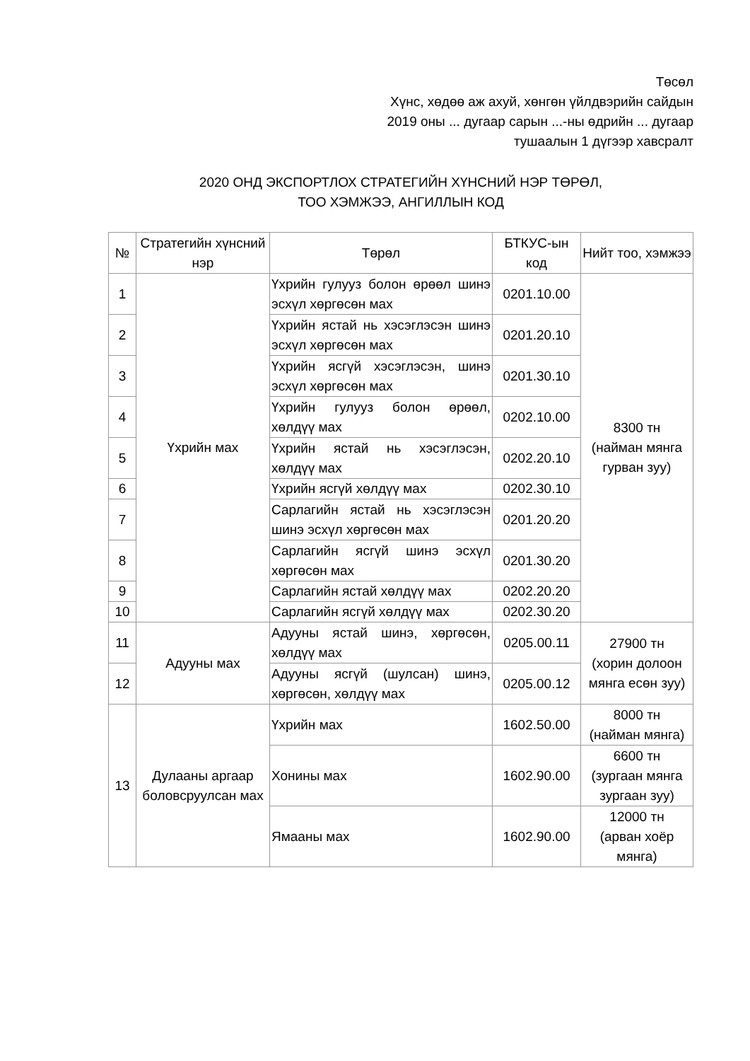Төсөл
Хүнс, хөдөө аж ахуй, хөнгөн үйлдвэрийн сайдын
2019 оны ... дугаар сарын ...-ны өдрийн ... дугаар
тушаалын 1 дүгээр хавсралт
2020 ОНД ЭКСПОРТЛОХ СТРАТЕГИЙН ХҮНСНИЙ НЭР ТӨРӨЛ,
ТОО ХЭМЖЭЭ, АНГИЛЛЫН КОД
| № | Стратегийн хүнсний нэр | Төрөл | БТКУС-ын код | Нийт тоо, хэмжээ |
| --- | --- | --- | --- | --- |
| 1 | Үхрийн мах | Үхрийн гулууз болон өрөөл шинэ эсхүл хөргөсөн мах | 0201.10.00 | 8300 тн (найман мянга гурван зуу) |
| 2 | | Үхрийн ястай нь хэсэглэсэн шинэ эсхүл хөргөсөн мах | 0201.20.10 | |
| 3 | | Үхрийн ясгүй хэсэглэсэн, шинэ эсхүл хөргөсөн мах | 0201.30.10 | |
| 4 | | Үхрийн гулууз болон өрөөл, хөлдүү мах | 0202.10.00 | |
| 5 | | Үхрийн ястай нь хэсэглэсэн, хөлдүү мах | 0202.20.10 | |
| 6 | | Үхрийн ясгүй хөлдүү мах | 0202.30.10 | |
| 7 | | Сарлагийн ястай нь хэсэглэсэн шинэ эсхүл хөргөсөн мах | 0201.20.20 | |
| 8 | | Сарлагийн ясгүй шинэ эсхүл хөргөсөн мах | 0201.30.20 | |
| 9 | | Сарлагийн ястай хөлдүү мах | 0202.20.20 | |
| 10 | | Сарлагийн ясгүй хөлдүү мах | 0202.30.20 | |
| 11 | Адууны мах | Адууны ястай шинэ, хөргөсөн, хөлдүү мах | 0205.00.11 | 27900 тн (хорин долоон мянга есөн зуу) |
| 12 | | Адууны ясгүй (шулсан) шинэ, хөргөсөн, хөлдүү мах | 0205.00.12 | |
| 13 | Дулааны аргаар боловсруулсан мах | Үхрийн мах | 1602.50.00 | 8000 тн (найман мянга) |
| | | Хонины мах | 1602.90.00 | 6600 тн (зургаан мянга зургаан зуу) |
| | | Ямааны мах | 1602.90.00 | 12000 тн (арван хоёр мянга) |